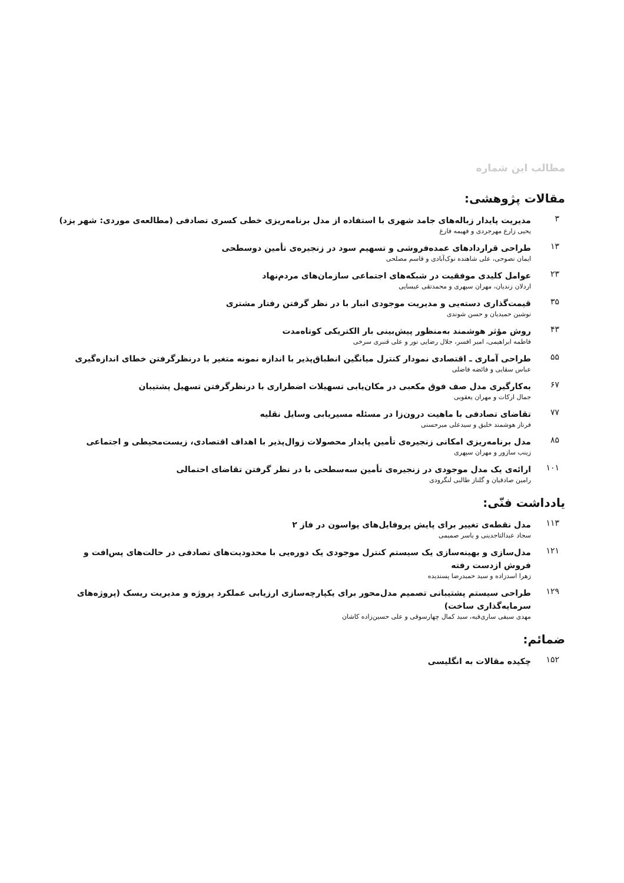مطالب این شماره
مقالات پژوهشی:
۳
مدیریت پایدار زباله‌های جامد شهری با استفاده از مدل برنامه‌ریزی خطی کسری تصادفی (مطالعه‌ی موردی: شهر یزد)
یحیی زارع مهرجردی و فهیمه فارغ
۱۳
طراحی قراردادهای عمده‌فروشی و تسهیم سود در زنجیره‌ی تأمین دوسطحی
ایمان نصوحی، علی شاهنده نوک‌آبادی و قاسم مصلحی
۲۳
عوامل کلیدی موفقیت در شبکه‌های اجتماعی سازمان‌های مردم‌نهاد
اردلان زندیان، مهران سپهری و محمدتقی عیسایی
۳۵
قیمت‌گذاری دسته‌یی و مدیریت موجودی انبار با در نظر گرفتن رفتار مشتری
نوشین حمیدیان و حسن شوندی
۴۳
روش مؤثر هوشمند به‌منظور پیش‌بینی بار الکتریکی کوتاه‌مدت
فاطمه ابراهیمی، امیر افسر، جلال رضایی نور و علی قنبری سرخی
۵۵
طراحی آماری ـ اقتصادی نمودار کنترل میانگین انطباق‌پذیر با اندازه نمونه متغیر با درنظرگرفتن خطای اندازه‌گیری
عباس سقایی و فائضه فاضلی
۶۷
به‌کارگیری مدل صف فوق مکعبی در مکان‌یابی تسهیلات اضطراری با درنظرگرفتن تسهیل پشتیبان
جمال ارکات و مهران یعقوبی
۷۷
تقاضای تصادفی با ماهیت درون‌زا در مسئله مسیریابی وسایل نقلیه
فرناز هوشمند خلیق و سیدعلی میرحسنی
۸۵
مدل برنامه‌ریزی امکانی زنجیره‌ی تأمین پایدار محصولات زوال‌پذیر با اهداف اقتصادی، زیست‌محیطی و اجتماعی
زینب سازور و مهران سپهری
۱۰۱
ارائه‌ی یک مدل موجودی در زنجیره‌ی تأمین سه‌سطحی با در نظر گرفتن تقاضای احتمالی
رامین صادقیان و گلناز طالبی لنگرودی
یادداشت فنّی:
۱۱۳
مدل نقطه‌ی تغییر برای پایش پروفایل‌های پواسون در فاز ۲
سجاد عبدالتاجدینی و یاسر صمیمی
۱۲۱
مدل‌سازی و بهینه‌سازی یک سیستم کنترل موجودی یک دوره‌یی با محدودیت‌های تصادفی در حالت‌های پس‌افت و فروش ازدست رفته
زهرا اسدزاده و سید حمیدرضا پسندیده
۱۲۹
طراحی سیستم پشتیبانی تصمیم مدل‌محور برای یکپارچه‌سازی ارزیابی عملکرد پروژه و مدیریت ریسک (پروژه‌های سرمایه‌گذاری ساخت)
مهدی سیفی ساری‌قیه، سید کمال چهارسوقی و علی حسین‌زاده کاشان
ضمائم:
۱۵۲
چکیده مقالات به انگلیسی